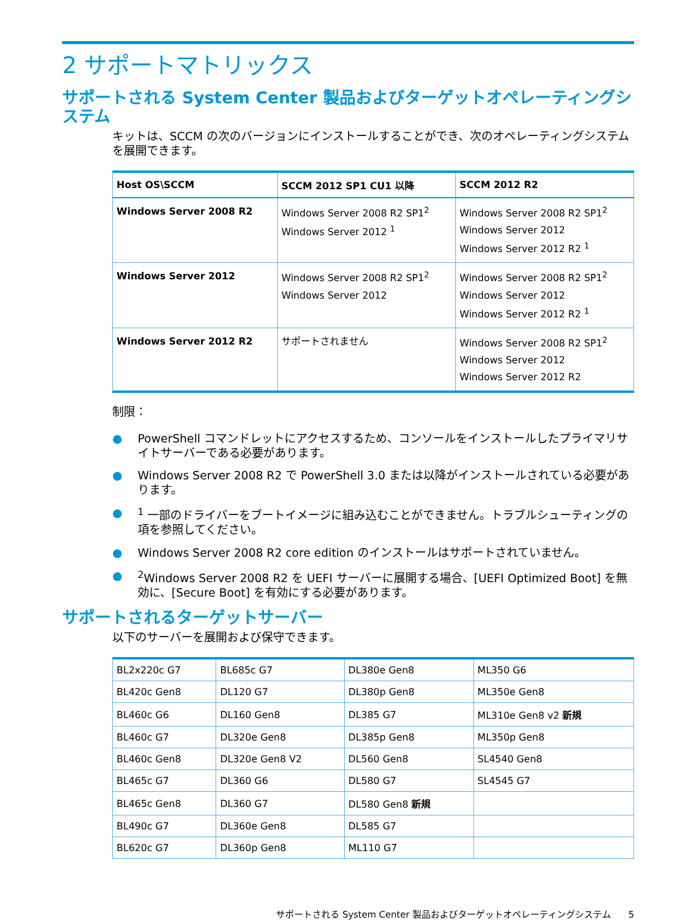2 サポートマトリックス
サポートされる System Center 製品およびターゲットオペレーティングシステム
キットは、SCCM の次のバージョンにインストールすることができ、次のオペレーティングシステムを展開できます。
| Host OS\SCCM | SCCM 2012 SP1 CU1 以降 | SCCM 2012 R2 |
| --- | --- | --- |
| Windows Server 2008 R2 | Windows Server 2008 R2 SP1<sup>2</sup> Windows Server 2012 <sup>1</sup> | Windows Server 2008 R2 SP1<sup>2</sup> Windows Server 2012 Windows Server 2012 R2 <sup>1</sup> |
| Windows Server 2012 | Windows Server 2008 R2 SP1<sup>2</sup> Windows Server 2012 | Windows Server 2008 R2 SP1<sup>2</sup> Windows Server 2012 Windows Server 2012 R2 <sup>1</sup> |
| Windows Server 2012 R2 | サポートされません | Windows Server 2008 R2 SP1<sup>2</sup> Windows Server 2012 Windows Server 2012 R2 |
制限：
● PowerShell コマンドレットにアクセスするため、コンソールをインストールしたプライマリサイトサーバーである必要があります。
● Windows Server 2008 R2 で PowerShell 3.0 または以降がインストールされている必要があります。
●<sup>1</sup> 一部のドライバーをブートイメージに組み込むことができません。トラブルシューティングの項を参照してください。
● Windows Server 2008 R2 core edition のインストールはサポートされていません。
●<sup>2</sup>Windows Server 2008 R2 を UEFI サーバーに展開する場合、[UEFI Optimized Boot] を無効に、[Secure Boot] を有効にする必要があります。
サポートされるターゲットサーバー
以下のサーバーを展開および保守できます。
| BL2x220c G7 | BL685c G7 | DL380e Gen8 | ML350 G6 |
| BL420c Gen8 | DL120 G7 | DL380p Gen8 | ML350e Gen8 |
| BL460c G6 | DL160 Gen8 | DL385 G7 | ML310e Gen8 v2 新規 |
| BL460c G7 | DL320e Gen8 | DL385p Gen8 | ML350p Gen8 |
| BL460c Gen8 | DL320e Gen8 V2 | DL560 Gen8 | SL4540 Gen8 |
| BL465c G7 | DL360 G6 | DL580 G7 | SL4545 G7 |
| BL465c Gen8 | DL360 G7 | DL580 Gen8 新規 | |
| BL490c G7 | DL360e Gen8 | DL585 G7 | |
| BL620c G7 | DL360p Gen8 | ML110 G7 | |
サポートされる System Center 製品およびターゲットオペレーティングシステム 5